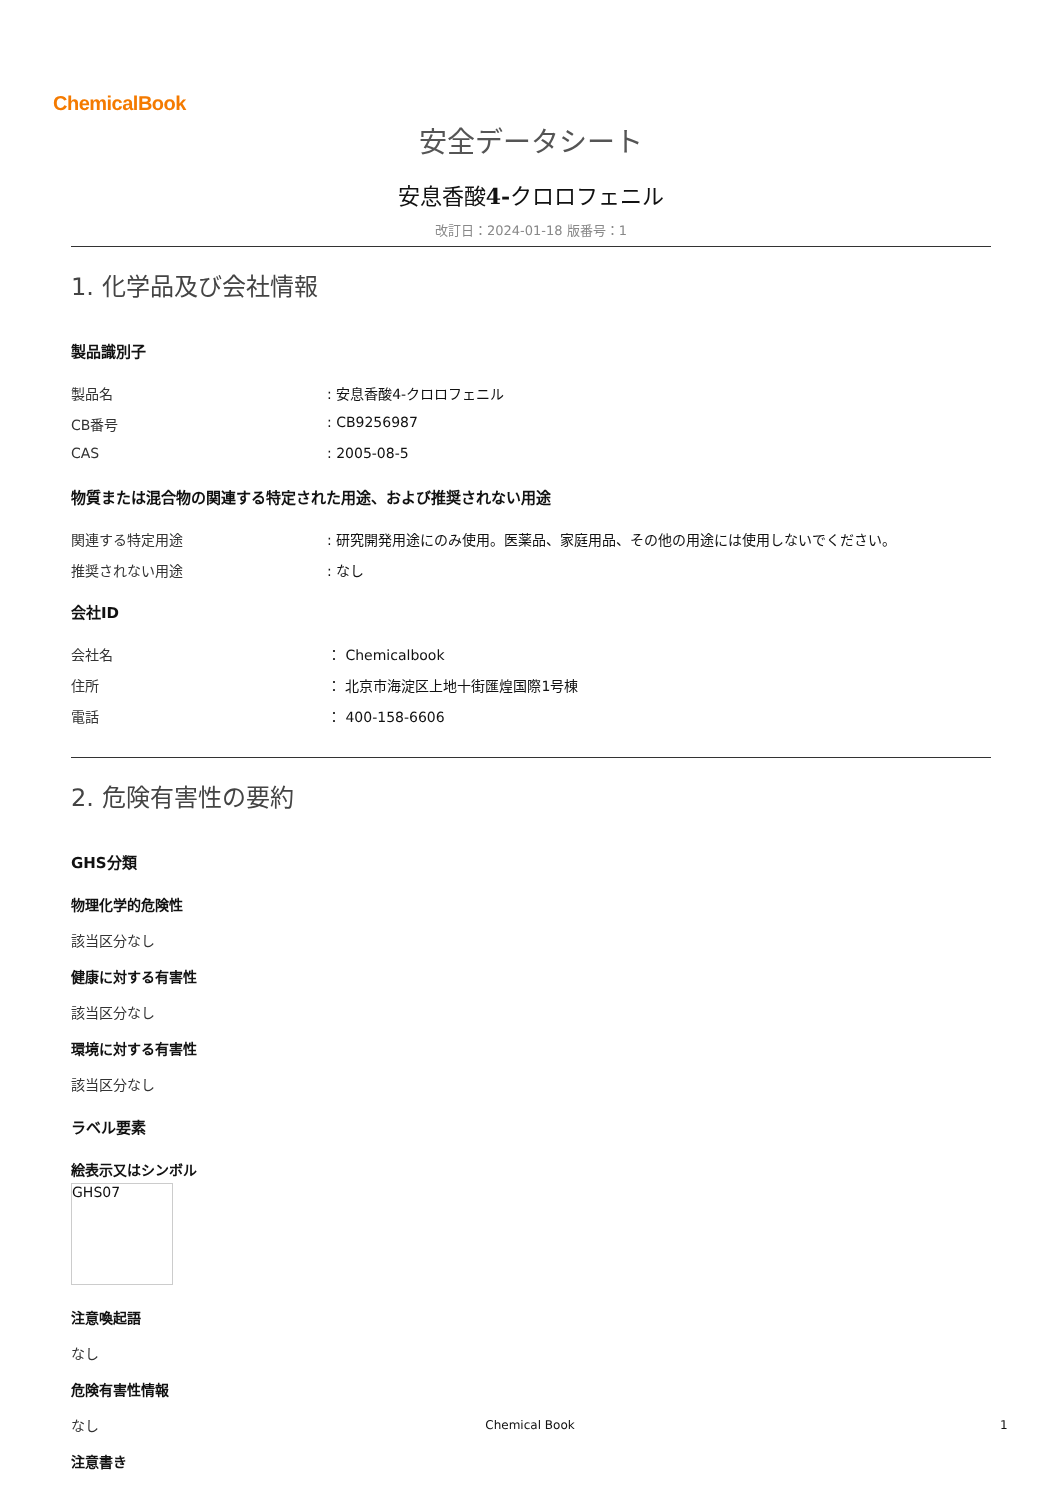ChemicalBook
安全データシート
安息香酸4-クロロフェニル
改訂日：2024-01-18 版番号：1
1. 化学品及び会社情報
製品識別子
製品名: 安息香酸4-クロロフェニル
CB番号: CB9256987
CAS: 2005-08-5
物質または混合物の関連する特定された用途、および推奨されない用途
関連する特定用途: 研究開発用途にのみ使用。医薬品、家庭用品、その他の用途には使用しないでください。
推奨されない用途: なし
会社ID
会社名 ： Chemicalbook
住所 ： 北京市海淀区上地十街匯煌国際1号棟
電話 ： 400-158-6606
2. 危険有害性の要約
GHS分類
物理化学的危険性
該当区分なし
健康に対する有害性
該当区分なし
環境に対する有害性
該当区分なし
ラベル要素
絵表示又はシンボル
GHS07
注意喚起語
なし
危険有害性情報
なし
注意書き
Chemical Book 1